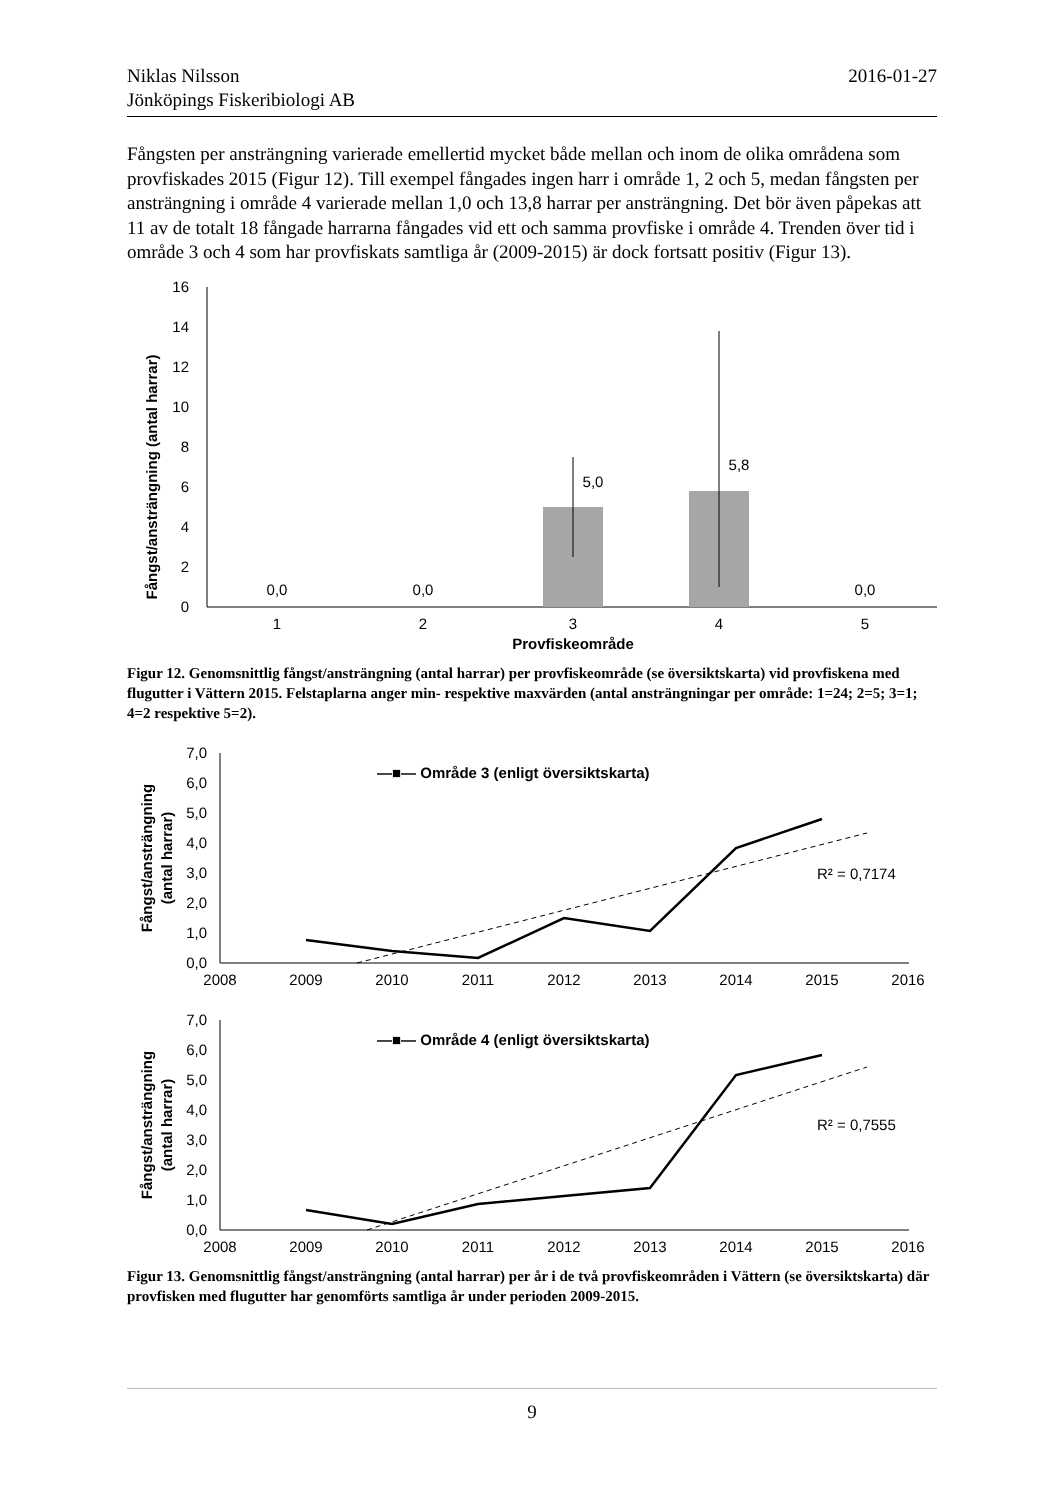2016-01-27 Niklas Nilsson
Jönköpings Fiskeribiologi AB
Fångsten per ansträngning varierade emellertid mycket både mellan och inom de olika områdena som provfiskades 2015 (Figur 12). Till exempel fångades ingen harr i område 1, 2 och 5, medan fångsten per ansträngning i område 4 varierade mellan 1,0 och 13,8 harrar per ansträngning. Det bör även påpekas att 11 av de totalt 18 fångade harrarna fångades vid ett och samma provfiske i område 4. Trenden över tid i område 3 och 4 som har provfiskats samtliga år (2009-2015) är dock fortsatt positiv (Figur 13).
Fångst/ansträngning (antal harrar)
0
2
4
6
8
10
12
14
16
0,0
0,0
5,0
5,8
0,0
1
2
3
4
5
Provfiskeområde
Figur 12. Genomsnittlig fångst/ansträngning (antal harrar) per provfiskeområde (se översiktskarta) vid provfiskena med flugutter i Vättern 2015. Felstaplarna anger min- respektive maxvärden (antal ansträngningar per område: 1=24; 2=5; 3=1; 4=2 respektive 5=2).
Fångst/ansträngning
(antal harrar)
0,0
1,0
2,0
3,0
4,0
5,0
6,0
7,0
—■— Område 3 (enligt översiktskarta)
R² = 0,7174
2008
2009
2010
2011
2012
2013
2014
2015
2016
Fångst/ansträngning
(antal harrar)
0,0
1,0
2,0
3,0
4,0
5,0
6,0
7,0
—■— Område 4 (enligt översiktskarta)
R² = 0,7555
2008
2009
2010
2011
2012
2013
2014
2015
2016
Figur 13. Genomsnittlig fångst/ansträngning (antal harrar) per år i de två provfiskeområden i Vättern (se översiktskarta) där provfisken med flugutter har genomförts samtliga år under perioden 2009-2015.
9